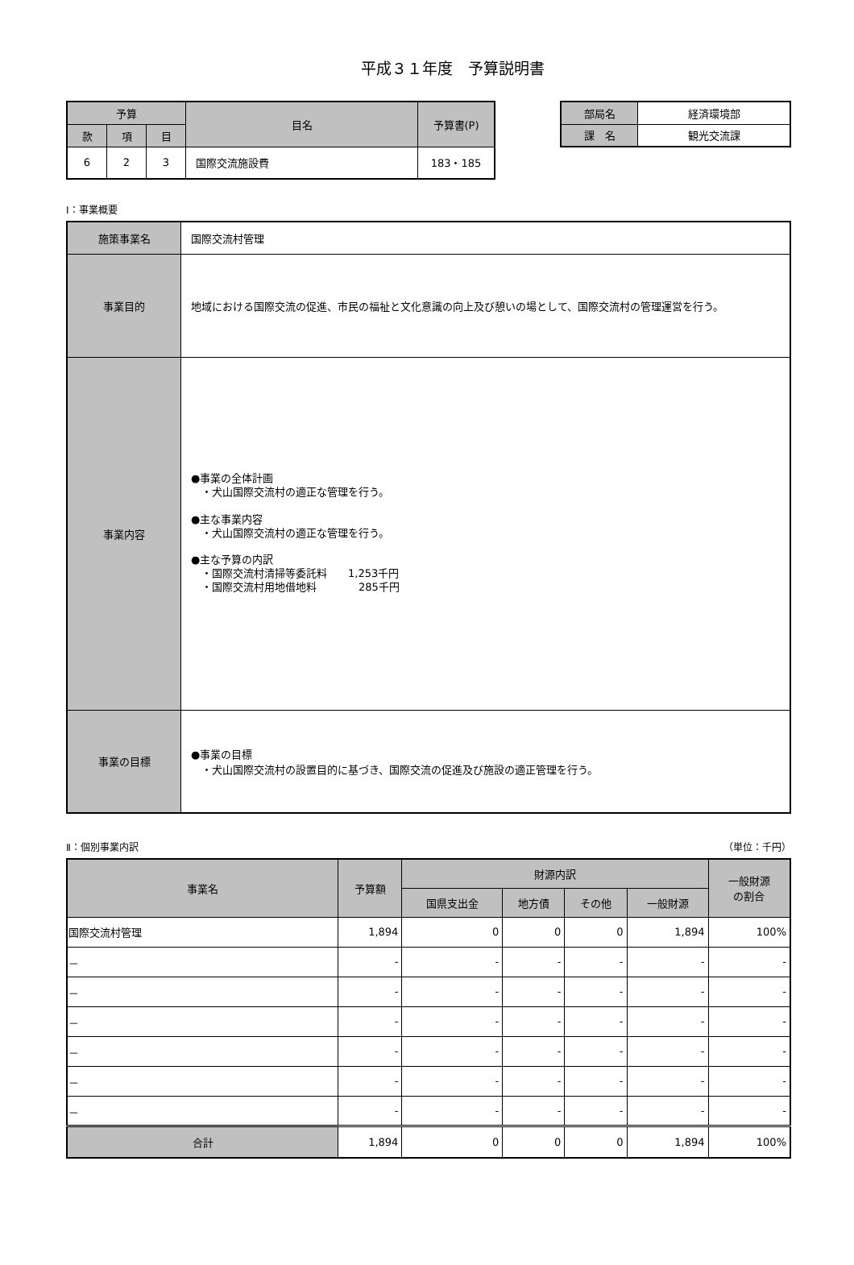平成３１年度　予算説明書
| 予算 | | | 目名 | 予算書(P) |
| --- | --- | --- | --- | --- |
| 款 | 項 | 目 | | |
| 6 | 2 | 3 | 国際交流施設費 | 183・185 |
| 部局名 | 経済環境部 |
| --- | --- |
| 課 名 | 観光交流課 |
Ⅰ：事業概要
| 施策事業名 | 国際交流村管理 |
| 事業目的 | 地域における国際交流の促進、市民の福祉と文化意識の向上及び憩いの場として、国際交流村の管理運営を行う。 |
| 事業内容 | ●事業の全体計画 ・犬山国際交流村の適正な管理を行う。 ●主な事業内容 ・犬山国際交流村の適正な管理を行う。 ●主な予算の内訳 ・国際交流村清掃等委託料 1,253千円 ・国際交流村用地借地料 285千円 |
| 事業の目標 | ●事業の目標 ・犬山国際交流村の設置目的に基づき、国際交流の促進及び施設の適正管理を行う。 |
Ⅱ：個別事業内訳 （単位：千円）
| 事業名 | 予算額 | 財源内訳 | | | | 一般財源 の割合 |
| --- | --- | --- | --- | --- | --- | --- |
| | | 国県支出金 | 地方債 | その他 | 一般財源 | |
| 国際交流村管理 | 1,894 | 0 | 0 | 0 | 1,894 | 100% |
| － | - | - | - | - | - | - |
| － | - | - | - | - | - | - |
| － | - | - | - | - | - | - |
| － | - | - | - | - | - | - |
| － | - | - | - | - | - | - |
| － | - | - | - | - | - | - |
| 合計 | 1,894 | 0 | 0 | 0 | 1,894 | 100% |